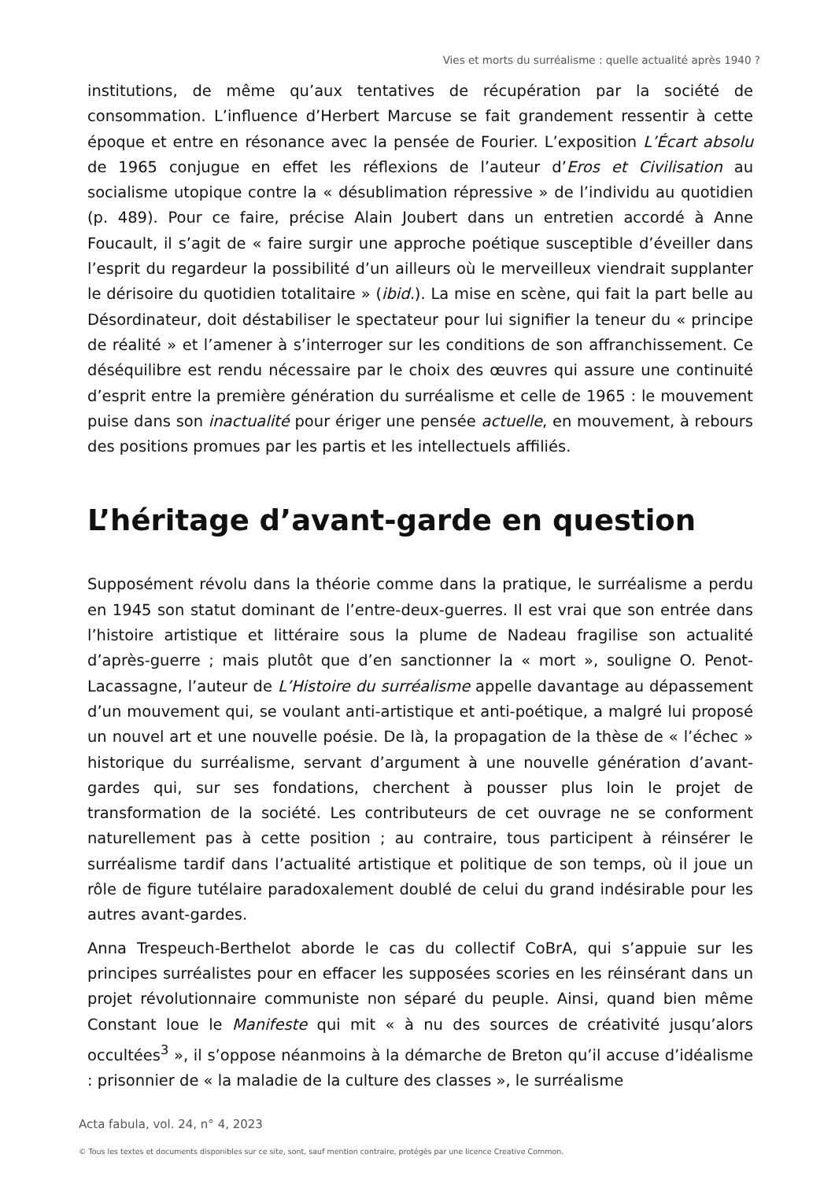Vies et morts du surréalisme : quelle actualité après 1940 ?
institutions, de même qu’aux tentatives de récupération par la société de consommation. L’influence d’Herbert Marcuse se fait grandement ressentir à cette époque et entre en résonance avec la pensée de Fourier. L’exposition L’Écart absolu de 1965 conjugue en effet les réflexions de l’auteur d’Eros et Civilisation au socialisme utopique contre la « désublimation répressive » de l’individu au quotidien (p. 489). Pour ce faire, précise Alain Joubert dans un entretien accordé à Anne Foucault, il s’agit de « faire surgir une approche poétique susceptible d’éveiller dans l’esprit du regardeur la possibilité d’un ailleurs où le merveilleux viendrait supplanter le dérisoire du quotidien totalitaire » (ibid.). La mise en scène, qui fait la part belle au Désordinateur, doit déstabiliser le spectateur pour lui signifier la teneur du « principe de réalité » et l’amener à s’interroger sur les conditions de son affranchissement. Ce déséquilibre est rendu nécessaire par le choix des œuvres qui assure une continuité d’esprit entre la première génération du surréalisme et celle de 1965 : le mouvement puise dans son inactualité pour ériger une pensée actuelle, en mouvement, à rebours des positions promues par les partis et les intellectuels affiliés.
L’héritage d’avant-garde en question
Supposément révolu dans la théorie comme dans la pratique, le surréalisme a perdu en 1945 son statut dominant de l’entre-deux-guerres. Il est vrai que son entrée dans l’histoire artistique et littéraire sous la plume de Nadeau fragilise son actualité d’après-guerre ; mais plutôt que d’en sanctionner la « mort », souligne O. Penot-Lacassagne, l’auteur de L’Histoire du surréalisme appelle davantage au dépassement d’un mouvement qui, se voulant anti-artistique et anti-poétique, a malgré lui proposé un nouvel art et une nouvelle poésie. De là, la propagation de la thèse de « l’échec » historique du surréalisme, servant d’argument à une nouvelle génération d’avant-gardes qui, sur ses fondations, cherchent à pousser plus loin le projet de transformation de la société. Les contributeurs de cet ouvrage ne se conforment naturellement pas à cette position ; au contraire, tous participent à réinsérer le surréalisme tardif dans l’actualité artistique et politique de son temps, où il joue un rôle de figure tutélaire paradoxalement doublé de celui du grand indésirable pour les autres avant-gardes.
Anna Trespeuch-Berthelot aborde le cas du collectif CoBrA, qui s’appuie sur les principes surréalistes pour en effacer les supposées scories en les réinsérant dans un projet révolutionnaire communiste non séparé du peuple. Ainsi, quand bien même Constant loue le Manifeste qui mit « à nu des sources de créativité jusqu’alors occultées<sup>3</sup> », il s’oppose néanmoins à la démarche de Breton qu’il accuse d’idéalisme : prisonnier de « la maladie de la culture des classes », le surréalisme
Acta fabula, vol. 24, n° 4, 2023
© Tous les textes et documents disponibles sur ce site, sont, sauf mention contraire, protégés par une licence Creative Common.